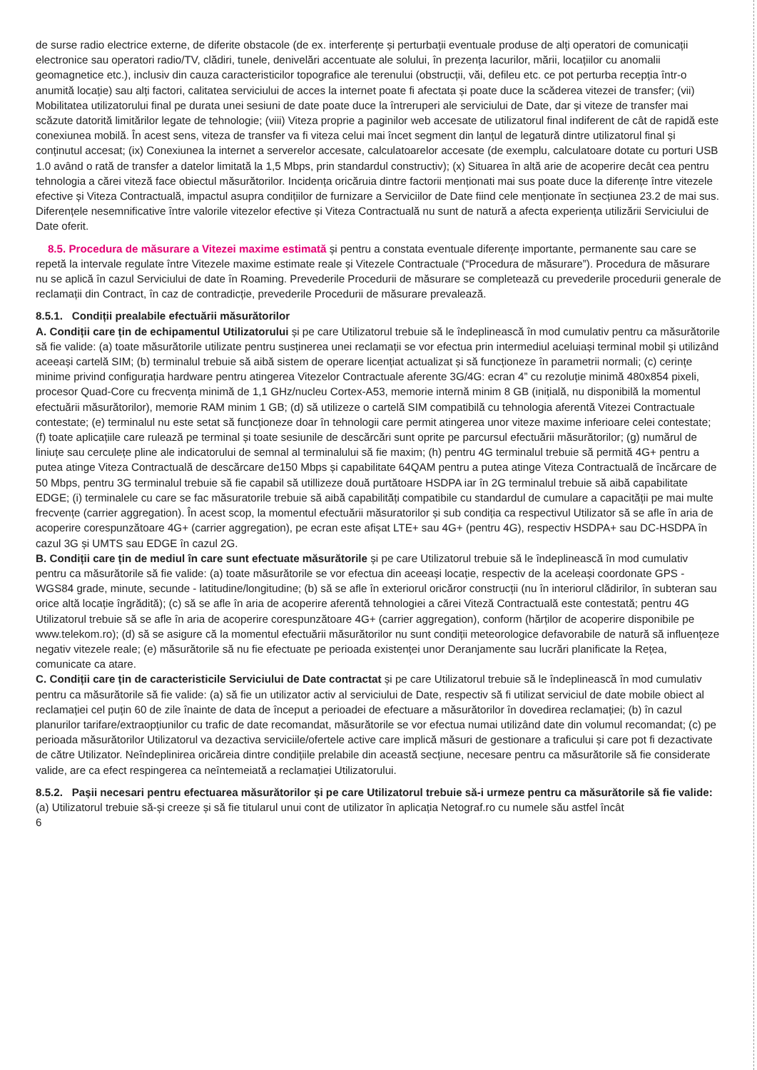de surse radio electrice externe, de diferite obstacole (de ex. interferențe și perturbații eventuale produse de alți operatori de comunicații electronice sau operatori radio/TV, clădiri, tunele, denivelări accentuate ale solului, în prezența lacurilor, mării, locațiilor cu anomalii geomagnetice etc.), inclusiv din cauza caracteristicilor topografice ale terenului (obstrucții, văi, defileu etc. ce pot perturba recepția într-o anumită locație) sau alți factori, calitatea serviciului de acces la internet poate fi afectata și poate duce la scăderea vitezei de transfer; (vii) Mobilitatea utilizatorului final pe durata unei sesiuni de date poate duce la întreruperi ale serviciului de Date, dar și viteze de transfer mai scăzute datorită limitărilor legate de tehnologie; (viii) Viteza proprie a paginilor web accesate de utilizatorul final indiferent de cât de rapidă este conexiunea mobilă. În acest sens, viteza de transfer va fi viteza celui mai încet segment din lanțul de legatură dintre utilizatorul final și conținutul accesat; (ix) Conexiunea la internet a serverelor accesate, calculatoarelor accesate (de exemplu, calculatoare dotate cu porturi USB 1.0 având o rată de transfer a datelor limitată la 1,5 Mbps, prin standardul constructiv); (x) Situarea în altă arie de acoperire decât cea pentru tehnologia a cărei viteză face obiectul măsurătorilor. Incidența oricăruia dintre factorii menționati mai sus poate duce la diferențe între vitezele efective și Viteza Contractuală, impactul asupra condițiilor de furnizare a Serviciilor de Date fiind cele menționate în secțiunea 23.2 de mai sus. Diferențele nesemnificative între valorile vitezelor efective și Viteza Contractuală nu sunt de natură a afecta experiența utilizării Serviciului de Date oferit.
8.5. Procedura de măsurare a Vitezei maxime estimată și pentru a constata eventuale diferențe importante, permanente sau care se repetă la intervale regulate între Vitezele maxime estimate reale și Vitezele Contractuale (“Procedura de măsurare”). Procedura de măsurare nu se aplică în cazul Serviciului de date în Roaming. Prevederile Procedurii de măsurare se completează cu prevederile procedurii generale de reclamații din Contract, în caz de contradicție, prevederile Procedurii de măsurare prevalează.
8.5.1. Condiții prealabile efectuării măsurătorilor
A. Condiții care țin de echipamentul Utilizatorului și pe care Utilizatorul trebuie să le îndeplinească în mod cumulativ pentru ca măsurătorile să fie valide: (a) toate măsurătorile utilizate pentru susținerea unei reclamații se vor efectua prin intermediul aceluiași terminal mobil și utilizând aceeași cartelă SIM; (b) terminalul trebuie să aibă sistem de operare licențiat actualizat și să funcționeze în parametrii normali; (c) cerințe minime privind configurația hardware pentru atingerea Vitezelor Contractuale aferente 3G/4G: ecran 4” cu rezoluție minimă 480x854 pixeli, procesor Quad-Core cu frecvența minimă de 1,1 GHz/nucleu Cortex-A53, memorie internă minim 8 GB (inițială, nu disponibilă la momentul efectuării măsurătorilor), memorie RAM minim 1 GB; (d) să utilizeze o cartelă SIM compatibilă cu tehnologia aferentă Vitezei Contractuale contestate; (e) terminalul nu este setat să funcționeze doar în tehnologii care permit atingerea unor viteze maxime inferioare celei contestate; (f) toate aplicațiile care rulează pe terminal și toate sesiunile de descărcări sunt oprite pe parcursul efectuării măsurătorilor; (g) numărul de liniuțe sau cerculețe pline ale indicatorului de semnal al terminalului să fie maxim; (h) pentru 4G terminalul trebuie să permită 4G+ pentru a putea atinge Viteza Contractuală de descărcare de150 Mbps și capabilitate 64QAM pentru a putea atinge Viteza Contractuală de încărcare de 50 Mbps, pentru 3G terminalul trebuie să fie capabil să utillizeze două purtătoare HSDPA iar în 2G terminalul trebuie să aibă capabilitate EDGE; (i) terminalele cu care se fac măsuratorile trebuie să aibă capabilități compatibile cu standardul de cumulare a capacității pe mai multe frecvențe (carrier aggregation). În acest scop, la momentul efectuării măsuratorilor și sub condiția ca respectivul Utilizator să se afle în aria de acoperire corespunzătoare 4G+ (carrier aggregation), pe ecran este afișat LTE+ sau 4G+ (pentru 4G), respectiv HSDPA+ sau DC-HSDPA în cazul 3G și UMTS sau EDGE în cazul 2G.
B. Condiții care țin de mediul în care sunt efectuate măsurătorile și pe care Utilizatorul trebuie să le îndeplinească în mod cumulativ pentru ca măsurătorile să fie valide: (a) toate măsurătorile se vor efectua din aceeași locație, respectiv de la aceleași coordonate GPS - WGS84 grade, minute, secunde - latitudine/longitudine; (b) să se afle în exteriorul oricăror construcții (nu în interiorul clădirilor, în subteran sau orice altă locație îngrădită); (c) să se afle în aria de acoperire aferentă tehnologiei a cărei Viteză Contractuală este contestată; pentru 4G Utilizatorul trebuie să se afle în aria de acoperire corespunzătoare 4G+ (carrier aggregation), conform (hărților de acoperire disponibile pe www.telekom.ro); (d) să se asigure că la momentul efectuării măsurătorilor nu sunt condiții meteorologice defavorabile de natură să influențeze negativ vitezele reale; (e) măsurătorile să nu fie efectuate pe perioada existenței unor Deranjamente sau lucrări planificate la Rețea, comunicate ca atare.
C. Condiții care țin de caracteristicile Serviciului de Date contractat și pe care Utilizatorul trebuie să le îndeplinească în mod cumulativ pentru ca măsurătorile să fie valide: (a) să fie un utilizator activ al serviciului de Date, respectiv să fi utilizat serviciul de date mobile obiect al reclamației cel puțin 60 de zile înainte de data de început a perioadei de efectuare a măsurătorilor în dovedirea reclamației; (b) în cazul planurilor tarifare/extraopțiunilor cu trafic de date recomandat, măsurătorile se vor efectua numai utilizând date din volumul recomandat; (c) pe perioada măsurătorilor Utilizatorul va dezactiva serviciile/ofertele active care implică măsuri de gestionare a traficului și care pot fi dezactivate de către Utilizator. Neîndeplinirea oricăreia dintre condițiile prelabile din această secțiune, necesare pentru ca măsurătorile să fie considerate valide, are ca efect respingerea ca neîntemeiată a reclamației Utilizatorului.
8.5.2. Pașii necesari pentru efectuarea măsurătorilor și pe care Utilizatorul trebuie să-i urmeze pentru ca măsurătorile să fie valide:
(a) Utilizatorul trebuie să-și creeze și să fie titularul unui cont de utilizator în aplicația Netograf.ro cu numele său astfel încât
6